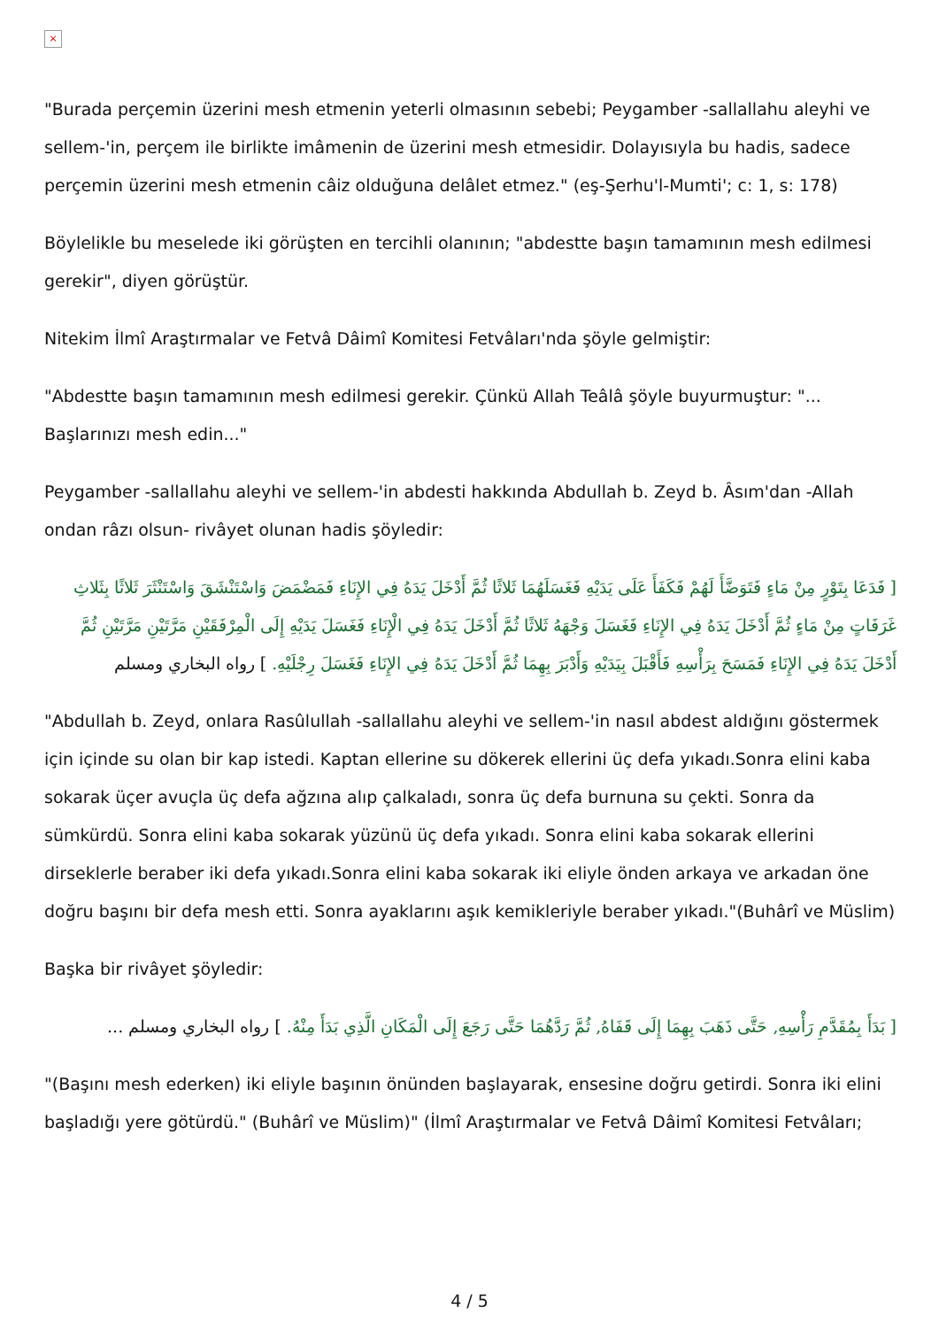×
"Burada perçemin üzerini mesh etmenin yeterli olmasının sebebi; Peygamber -sallallahu aleyhi ve sellem-'in, perçem ile birlikte imâmenin de üzerini mesh etmesidir. Dolayısıyla bu hadis, sadece perçemin üzerini mesh etmenin câiz olduğuna delâlet etmez." (eş-Şerhu'l-Mumti'; c: 1, s: 178)
Böylelikle bu meselede iki görüşten en tercihli olanının; "abdestte başın tamamının mesh edilmesi gerekir", diyen görüştür.
Nitekim İlmî Araştırmalar ve Fetvâ Dâimî Komitesi Fetvâları'nda şöyle gelmiştir:
"Abdestte başın tamamının mesh edilmesi gerekir. Çünkü Allah Teâlâ şöyle buyurmuştur: "... Başlarınızı mesh edin..."
Peygamber -sallallahu aleyhi ve sellem-'in abdesti hakkında Abdullah b. Zeyd b. Âsım'dan -Allah ondan râzı olsun- rivâyet olunan hadis şöyledir:
[ فَدَعَا بِتَوْرٍ مِنْ مَاءٍ فَتَوَضَّأَ لَهُمْ فَكَفَأَ عَلَى يَدَيْهِ فَغَسَلَهُمَا ثَلاثًا ثُمَّ أَدْخَلَ يَدَهُ فِي الإِنَاءِ فَمَضْمَضَ وَاسْتَنْشَقَ وَاسْتَنْثَرَ ثَلاثًا بِثَلاثِ غَرَفَاتٍ مِنْ مَاءٍ ثُمَّ أَدْخَلَ يَدَهُ فِي الإِنَاءِ فَغَسَلَ وَجْهَهُ ثَلاثًا ثُمَّ أَدْخَلَ يَدَهُ فِي الْإِنَاءِ فَغَسَلَ يَدَيْهِ إِلَى الْمِرْفَقَيْنِ مَرَّتَيْنِ مَرَّتَيْنِ ثُمَّ أَدْخَلَ يَدَهُ فِي الإِنَاءِ فَمَسَحَ بِرَأْسِهِ فَأَقْبَلَ بِيَدَيْهِ وَأَدْبَرَ بِهِمَا ثُمَّ أَدْخَلَ يَدَهُ فِي الإِنَاءِ فَغَسَلَ رِجْلَيْهِ. ] رواه البخاري ومسلم
"Abdullah b. Zeyd, onlara Rasûlullah -sallallahu aleyhi ve sellem-'in nasıl abdest aldığını göstermek için içinde su olan bir kap istedi. Kaptan ellerine su dökerek ellerini üç defa yıkadı.Sonra elini kaba sokarak üçer avuçla üç defa ağzına alıp çalkaladı, sonra üç defa burnuna su çekti. Sonra da sümkürdü. Sonra elini kaba sokarak yüzünü üç defa yıkadı. Sonra elini kaba sokarak ellerini dirseklerle beraber iki defa yıkadı.Sonra elini kaba sokarak iki eliyle önden arkaya ve arkadan öne doğru başını bir defa mesh etti. Sonra ayaklarını aşık kemikleriyle beraber yıkadı."(Buhârî ve Müslim)
Başka bir rivâyet şöyledir:
[ بَدَأَ بِمُقَدَّمِ رَأْسِهِ, حَتَّى ذَهَبَ بِهِمَا إِلَى قَفَاهُ, ثُمَّ رَدَّهُمَا حَتَّى رَجَعَ إِلَى الْمَكَانِ الَّذِي بَدَأَ مِنْهُ. ] رواه البخاري ومسلم ...
"(Başını mesh ederken) iki eliyle başının önünden başlayarak, ensesine doğru getirdi. Sonra iki elini başladığı yere götürdü." (Buhârî ve Müslim)" (İlmî Araştırmalar ve Fetvâ Dâimî Komitesi Fetvâları;
4 / 5